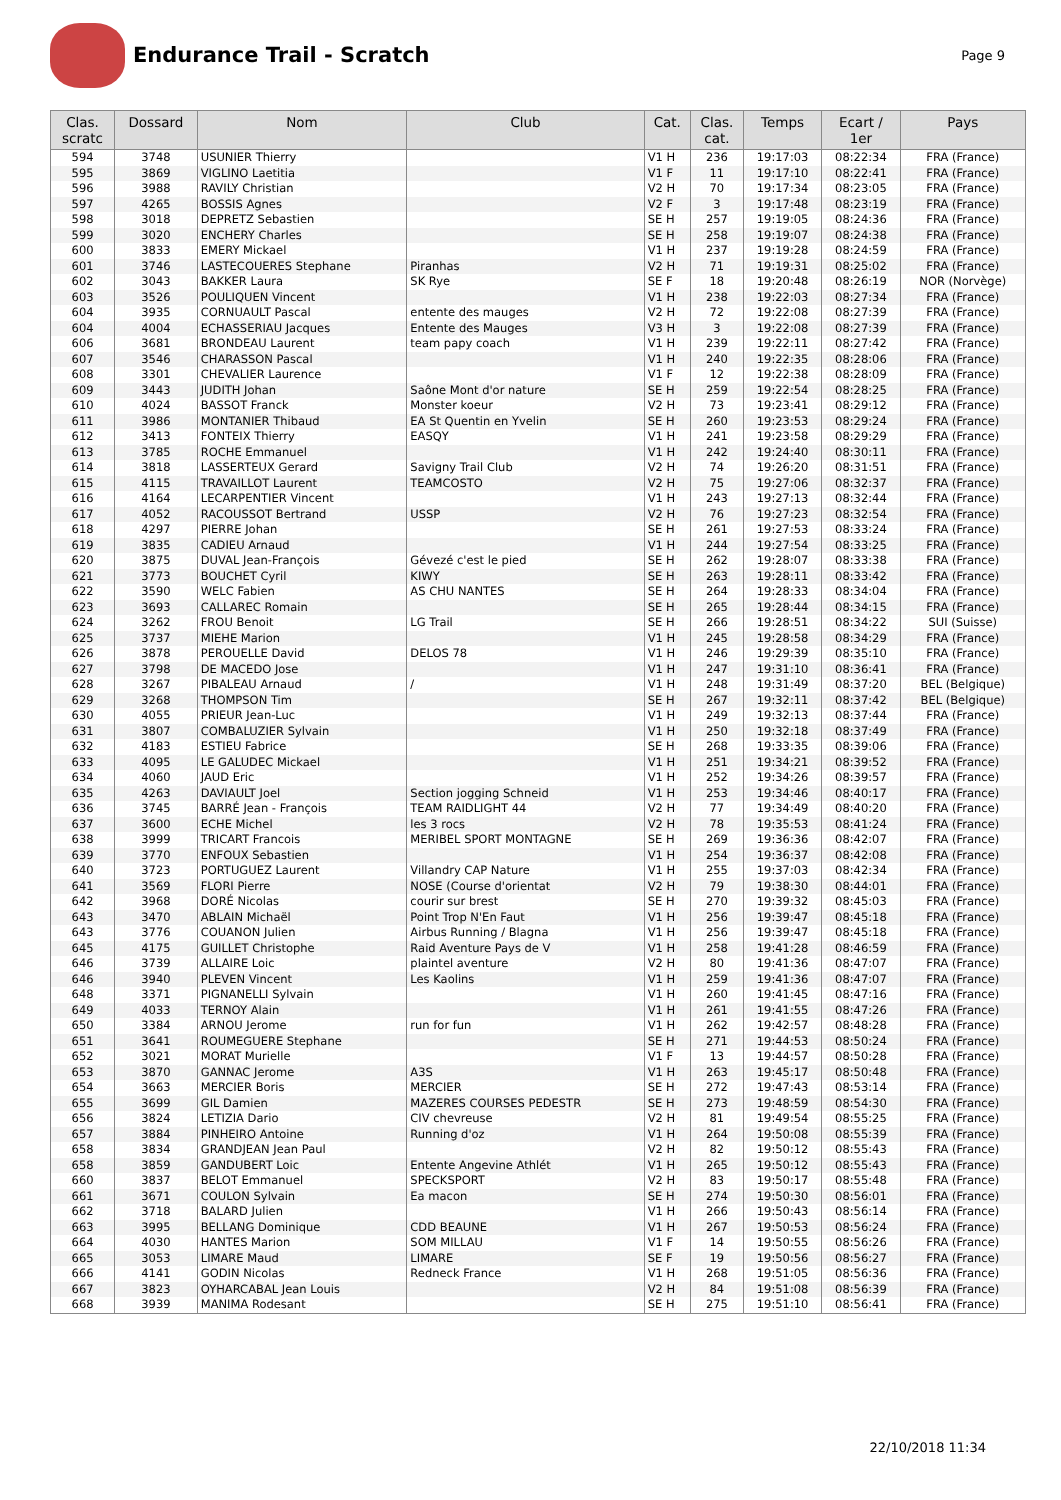Endurance Trail - Scratch
Page 9
| Clas. scratc | Dossard | Nom | Club | Cat. | Clas. cat. | Temps | Ecart / 1er | Pays |
| --- | --- | --- | --- | --- | --- | --- | --- | --- |
| 594 | 3748 | USUNIER Thierry | | V1 H | 236 | 19:17:03 | 08:22:34 | FRA (France) |
| 595 | 3869 | VIGLINO Laetitia | | V1 F | 11 | 19:17:10 | 08:22:41 | FRA (France) |
| 596 | 3988 | RAVILY Christian | | V2 H | 70 | 19:17:34 | 08:23:05 | FRA (France) |
| 597 | 4265 | BOSSIS Agnes | | V2 F | 3 | 19:17:48 | 08:23:19 | FRA (France) |
| 598 | 3018 | DEPRETZ Sebastien | | SE H | 257 | 19:19:05 | 08:24:36 | FRA (France) |
| 599 | 3020 | ENCHERY Charles | | SE H | 258 | 19:19:07 | 08:24:38 | FRA (France) |
| 600 | 3833 | EMERY Mickael | | V1 H | 237 | 19:19:28 | 08:24:59 | FRA (France) |
| 601 | 3746 | LASTECOUERES Stephane | Piranhas | V2 H | 71 | 19:19:31 | 08:25:02 | FRA (France) |
| 602 | 3043 | BAKKER Laura | SK Rye | SE F | 18 | 19:20:48 | 08:26:19 | NOR (Norvège) |
| 603 | 3526 | POULIQUEN Vincent | | V1 H | 238 | 19:22:03 | 08:27:34 | FRA (France) |
| 604 | 3935 | CORNUAULT Pascal | entente des mauges | V2 H | 72 | 19:22:08 | 08:27:39 | FRA (France) |
| 604 | 4004 | ECHASSERIAU Jacques | Entente des Mauges | V3 H | 3 | 19:22:08 | 08:27:39 | FRA (France) |
| 606 | 3681 | BRONDEAU Laurent | team papy coach | V1 H | 239 | 19:22:11 | 08:27:42 | FRA (France) |
| 607 | 3546 | CHARASSON Pascal | | V1 H | 240 | 19:22:35 | 08:28:06 | FRA (France) |
| 608 | 3301 | CHEVALIER Laurence | | V1 F | 12 | 19:22:38 | 08:28:09 | FRA (France) |
| 609 | 3443 | JUDITH Johan | Saône Mont d'or nature | SE H | 259 | 19:22:54 | 08:28:25 | FRA (France) |
| 610 | 4024 | BASSOT Franck | Monster koeur | V2 H | 73 | 19:23:41 | 08:29:12 | FRA (France) |
| 611 | 3986 | MONTANIER Thibaud | EA St Quentin en Yvelin | SE H | 260 | 19:23:53 | 08:29:24 | FRA (France) |
| 612 | 3413 | FONTEIX Thierry | EASQY | V1 H | 241 | 19:23:58 | 08:29:29 | FRA (France) |
| 613 | 3785 | ROCHE Emmanuel | | V1 H | 242 | 19:24:40 | 08:30:11 | FRA (France) |
| 614 | 3818 | LASSERTEUX Gerard | Savigny Trail Club | V2 H | 74 | 19:26:20 | 08:31:51 | FRA (France) |
| 615 | 4115 | TRAVAILLOT Laurent | TEAMCOSTO | V2 H | 75 | 19:27:06 | 08:32:37 | FRA (France) |
| 616 | 4164 | LECARPENTIER Vincent | | V1 H | 243 | 19:27:13 | 08:32:44 | FRA (France) |
| 617 | 4052 | RACOUSSOT Bertrand | USSP | V2 H | 76 | 19:27:23 | 08:32:54 | FRA (France) |
| 618 | 4297 | PIERRE Johan | | SE H | 261 | 19:27:53 | 08:33:24 | FRA (France) |
| 619 | 3835 | CADIEU Arnaud | | V1 H | 244 | 19:27:54 | 08:33:25 | FRA (France) |
| 620 | 3875 | DUVAL Jean-François | Gévezé c'est le pied | SE H | 262 | 19:28:07 | 08:33:38 | FRA (France) |
| 621 | 3773 | BOUCHET Cyril | KIWY | SE H | 263 | 19:28:11 | 08:33:42 | FRA (France) |
| 622 | 3590 | WELC Fabien | AS CHU NANTES | SE H | 264 | 19:28:33 | 08:34:04 | FRA (France) |
| 623 | 3693 | CALLAREC Romain | | SE H | 265 | 19:28:44 | 08:34:15 | FRA (France) |
| 624 | 3262 | FROU Benoit | LG Trail | SE H | 266 | 19:28:51 | 08:34:22 | SUI (Suisse) |
| 625 | 3737 | MIEHE Marion | | V1 H | 245 | 19:28:58 | 08:34:29 | FRA (France) |
| 626 | 3878 | PEROUELLE David | DELOS 78 | V1 H | 246 | 19:29:39 | 08:35:10 | FRA (France) |
| 627 | 3798 | DE MACEDO Jose | | V1 H | 247 | 19:31:10 | 08:36:41 | FRA (France) |
| 628 | 3267 | PIBALEAU Arnaud | / | V1 H | 248 | 19:31:49 | 08:37:20 | BEL (Belgique) |
| 629 | 3268 | THOMPSON Tim | | SE H | 267 | 19:32:11 | 08:37:42 | BEL (Belgique) |
| 630 | 4055 | PRIEUR Jean-Luc | | V1 H | 249 | 19:32:13 | 08:37:44 | FRA (France) |
| 631 | 3807 | COMBALUZIER Sylvain | | V1 H | 250 | 19:32:18 | 08:37:49 | FRA (France) |
| 632 | 4183 | ESTIEU Fabrice | | SE H | 268 | 19:33:35 | 08:39:06 | FRA (France) |
| 633 | 4095 | LE GALUDEC Mickael | | V1 H | 251 | 19:34:21 | 08:39:52 | FRA (France) |
| 634 | 4060 | JAUD Eric | | V1 H | 252 | 19:34:26 | 08:39:57 | FRA (France) |
| 635 | 4263 | DAVIAULT Joel | Section jogging Schneid | V1 H | 253 | 19:34:46 | 08:40:17 | FRA (France) |
| 636 | 3745 | BARRÉ Jean - François | TEAM RAIDLIGHT 44 | V2 H | 77 | 19:34:49 | 08:40:20 | FRA (France) |
| 637 | 3600 | ECHE Michel | les 3 rocs | V2 H | 78 | 19:35:53 | 08:41:24 | FRA (France) |
| 638 | 3999 | TRICART Francois | MERIBEL SPORT MONTAGNE | SE H | 269 | 19:36:36 | 08:42:07 | FRA (France) |
| 639 | 3770 | ENFOUX Sebastien | | V1 H | 254 | 19:36:37 | 08:42:08 | FRA (France) |
| 640 | 3723 | PORTUGUEZ Laurent | Villandry CAP Nature | V1 H | 255 | 19:37:03 | 08:42:34 | FRA (France) |
| 641 | 3569 | FLORI Pierre | NOSE (Course d'orientat | V2 H | 79 | 19:38:30 | 08:44:01 | FRA (France) |
| 642 | 3968 | DORÉ Nicolas | courir sur brest | SE H | 270 | 19:39:32 | 08:45:03 | FRA (France) |
| 643 | 3470 | ABLAIN Michaël | Point Trop N'En Faut | V1 H | 256 | 19:39:47 | 08:45:18 | FRA (France) |
| 643 | 3776 | COUANON Julien | Airbus Running / Blagna | V1 H | 256 | 19:39:47 | 08:45:18 | FRA (France) |
| 645 | 4175 | GUILLET Christophe | Raid Aventure Pays de V | V1 H | 258 | 19:41:28 | 08:46:59 | FRA (France) |
| 646 | 3739 | ALLAIRE Loic | plaintel aventure | V2 H | 80 | 19:41:36 | 08:47:07 | FRA (France) |
| 646 | 3940 | PLEVEN Vincent | Les Kaolins | V1 H | 259 | 19:41:36 | 08:47:07 | FRA (France) |
| 648 | 3371 | PIGNANELLI Sylvain | | V1 H | 260 | 19:41:45 | 08:47:16 | FRA (France) |
| 649 | 4033 | TERNOY Alain | | V1 H | 261 | 19:41:55 | 08:47:26 | FRA (France) |
| 650 | 3384 | ARNOU Jerome | run for fun | V1 H | 262 | 19:42:57 | 08:48:28 | FRA (France) |
| 651 | 3641 | ROUMEGUERE Stephane | | SE H | 271 | 19:44:53 | 08:50:24 | FRA (France) |
| 652 | 3021 | MORAT Murielle | | V1 F | 13 | 19:44:57 | 08:50:28 | FRA (France) |
| 653 | 3870 | GANNAC Jerome | A3S | V1 H | 263 | 19:45:17 | 08:50:48 | FRA (France) |
| 654 | 3663 | MERCIER Boris | MERCIER | SE H | 272 | 19:47:43 | 08:53:14 | FRA (France) |
| 655 | 3699 | GIL Damien | MAZERES COURSES PEDESTR | SE H | 273 | 19:48:59 | 08:54:30 | FRA (France) |
| 656 | 3824 | LETIZIA Dario | CIV chevreuse | V2 H | 81 | 19:49:54 | 08:55:25 | FRA (France) |
| 657 | 3884 | PINHEIRO Antoine | Running d'oz | V1 H | 264 | 19:50:08 | 08:55:39 | FRA (France) |
| 658 | 3834 | GRANDJEAN Jean Paul | | V2 H | 82 | 19:50:12 | 08:55:43 | FRA (France) |
| 658 | 3859 | GANDUBERT Loic | Entente Angevine Athlét | V1 H | 265 | 19:50:12 | 08:55:43 | FRA (France) |
| 660 | 3837 | BELOT Emmanuel | SPECKSPORT | V2 H | 83 | 19:50:17 | 08:55:48 | FRA (France) |
| 661 | 3671 | COULON Sylvain | Ea macon | SE H | 274 | 19:50:30 | 08:56:01 | FRA (France) |
| 662 | 3718 | BALARD Julien | | V1 H | 266 | 19:50:43 | 08:56:14 | FRA (France) |
| 663 | 3995 | BELLANG Dominique | CDD BEAUNE | V1 H | 267 | 19:50:53 | 08:56:24 | FRA (France) |
| 664 | 4030 | HANTES Marion | SOM MILLAU | V1 F | 14 | 19:50:55 | 08:56:26 | FRA (France) |
| 665 | 3053 | LIMARE Maud | LIMARE | SE F | 19 | 19:50:56 | 08:56:27 | FRA (France) |
| 666 | 4141 | GODIN Nicolas | Redneck France | V1 H | 268 | 19:51:05 | 08:56:36 | FRA (France) |
| 667 | 3823 | OYHARCABAL Jean Louis | | V2 H | 84 | 19:51:08 | 08:56:39 | FRA (France) |
| 668 | 3939 | MANIMA Rodesant | | SE H | 275 | 19:51:10 | 08:56:41 | FRA (France) |
22/10/2018 11:34